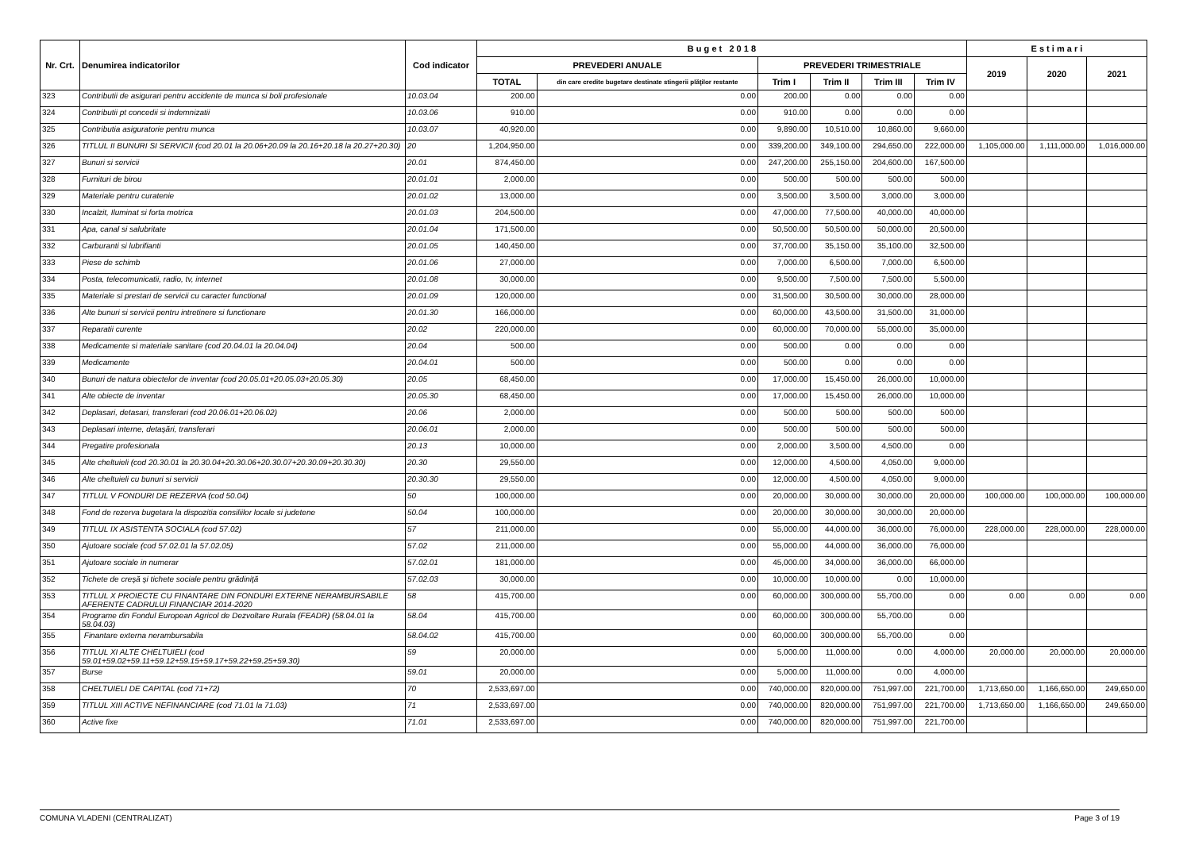| Nr. Crt. | Denumirea indicatorilor | Cod indicator | B u g e t 2 0 1 8 | | | | | | E s t i m a r i | | |
| --- | --- | --- | --- | --- | --- | --- | --- | --- | --- | --- | --- |
| | | | PREVEDERI ANUALE | | PREVEDERI TRIMESTRIALE | | | | 2019 | 2020 | 2021 |
| | | | TOTAL | din care credite bugetare destinate stingerii plăţilor restante | Trim I | Trim II | Trim III | Trim IV | | | |
| 323 | Contributii de asigurari pentru accidente de munca si boli profesionale | 10.03.04 | 200.00 | 0.00 | 200.00 | 0.00 | 0.00 | 0.00 | | | |
| 324 | Contributii pt concedii si indemnizatii | 10.03.06 | 910.00 | 0.00 | 910.00 | 0.00 | 0.00 | 0.00 | | | |
| 325 | Contributia asiguratorie pentru munca | 10.03.07 | 40,920.00 | 0.00 | 9,890.00 | 10,510.00 | 10,860.00 | 9,660.00 | | | |
| 326 | TITLUL II BUNURI SI SERVICII (cod 20.01 la 20.06+20.09 la 20.16+20.18 la 20.27+20.30) | 20 | 1,204,950.00 | 0.00 | 339,200.00 | 349,100.00 | 294,650.00 | 222,000.00 | 1,105,000.00 | 1,111,000.00 | 1,016,000.00 |
| 327 | Bunuri si servicii | 20.01 | 874,450.00 | 0.00 | 247,200.00 | 255,150.00 | 204,600.00 | 167,500.00 | | | |
| 328 | Furnituri de birou | 20.01.01 | 2,000.00 | 0.00 | 500.00 | 500.00 | 500.00 | 500.00 | | | |
| 329 | Materiale pentru curatenie | 20.01.02 | 13,000.00 | 0.00 | 3,500.00 | 3,500.00 | 3,000.00 | 3,000.00 | | | |
| 330 | Incalzit, Iluminat si forta motrica | 20.01.03 | 204,500.00 | 0.00 | 47,000.00 | 77,500.00 | 40,000.00 | 40,000.00 | | | |
| 331 | Apa, canal si salubritate | 20.01.04 | 171,500.00 | 0.00 | 50,500.00 | 50,500.00 | 50,000.00 | 20,500.00 | | | |
| 332 | Carburanti si lubrifianti | 20.01.05 | 140,450.00 | 0.00 | 37,700.00 | 35,150.00 | 35,100.00 | 32,500.00 | | | |
| 333 | Piese de schimb | 20.01.06 | 27,000.00 | 0.00 | 7,000.00 | 6,500.00 | 7,000.00 | 6,500.00 | | | |
| 334 | Posta, telecomunicatii, radio, tv, internet | 20.01.08 | 30,000.00 | 0.00 | 9,500.00 | 7,500.00 | 7,500.00 | 5,500.00 | | | |
| 335 | Materiale si prestari de servicii cu caracter functional | 20.01.09 | 120,000.00 | 0.00 | 31,500.00 | 30,500.00 | 30,000.00 | 28,000.00 | | | |
| 336 | Alte bunuri si servicii pentru intretinere si functionare | 20.01.30 | 166,000.00 | 0.00 | 60,000.00 | 43,500.00 | 31,500.00 | 31,000.00 | | | |
| 337 | Reparatii curente | 20.02 | 220,000.00 | 0.00 | 60,000.00 | 70,000.00 | 55,000.00 | 35,000.00 | | | |
| 338 | Medicamente si materiale sanitare (cod 20.04.01 la 20.04.04) | 20.04 | 500.00 | 0.00 | 500.00 | 0.00 | 0.00 | 0.00 | | | |
| 339 | Medicamente | 20.04.01 | 500.00 | 0.00 | 500.00 | 0.00 | 0.00 | 0.00 | | | |
| 340 | Bunuri de natura obiectelor de inventar (cod 20.05.01+20.05.03+20.05.30) | 20.05 | 68,450.00 | 0.00 | 17,000.00 | 15,450.00 | 26,000.00 | 10,000.00 | | | |
| 341 | Alte obiecte de inventar | 20.05.30 | 68,450.00 | 0.00 | 17,000.00 | 15,450.00 | 26,000.00 | 10,000.00 | | | |
| 342 | Deplasari, detasari, transferari (cod 20.06.01+20.06.02) | 20.06 | 2,000.00 | 0.00 | 500.00 | 500.00 | 500.00 | 500.00 | | | |
| 343 | Deplasari interne, detaşări, transferari | 20.06.01 | 2,000.00 | 0.00 | 500.00 | 500.00 | 500.00 | 500.00 | | | |
| 344 | Pregatire profesionala | 20.13 | 10,000.00 | 0.00 | 2,000.00 | 3,500.00 | 4,500.00 | 0.00 | | | |
| 345 | Alte cheltuieli (cod 20.30.01 la 20.30.04+20.30.06+20.30.07+20.30.09+20.30.30) | 20.30 | 29,550.00 | 0.00 | 12,000.00 | 4,500.00 | 4,050.00 | 9,000.00 | | | |
| 346 | Alte cheltuieli cu bunuri si servicii | 20.30.30 | 29,550.00 | 0.00 | 12,000.00 | 4,500.00 | 4,050.00 | 9,000.00 | | | |
| 347 | TITLUL V FONDURI DE REZERVA (cod 50.04) | 50 | 100,000.00 | 0.00 | 20,000.00 | 30,000.00 | 30,000.00 | 20,000.00 | 100,000.00 | 100,000.00 | 100,000.00 |
| 348 | Fond de rezerva bugetara la dispozitia consiliilor locale si judetene | 50.04 | 100,000.00 | 0.00 | 20,000.00 | 30,000.00 | 30,000.00 | 20,000.00 | | | |
| 349 | TITLUL IX ASISTENTA SOCIALA (cod 57.02) | 57 | 211,000.00 | 0.00 | 55,000.00 | 44,000.00 | 36,000.00 | 76,000.00 | 228,000.00 | 228,000.00 | 228,000.00 |
| 350 | Ajutoare sociale (cod 57.02.01 la 57.02.05) | 57.02 | 211,000.00 | 0.00 | 55,000.00 | 44,000.00 | 36,000.00 | 76,000.00 | | | |
| 351 | Ajutoare sociale in numerar | 57.02.01 | 181,000.00 | 0.00 | 45,000.00 | 34,000.00 | 36,000.00 | 66,000.00 | | | |
| 352 | Tichete de creşă şi tichete sociale pentru grădiniţă | 57.02.03 | 30,000.00 | 0.00 | 10,000.00 | 10,000.00 | 0.00 | 10,000.00 | | | |
| 353 | TITLUL X PROIECTE CU FINANTARE DIN FONDURI EXTERNE NERAMBURSABILE AFERENTE CADRULUI FINANCIAR 2014-2020 | 58 | 415,700.00 | 0.00 | 60,000.00 | 300,000.00 | 55,700.00 | 0.00 | 0.00 | 0.00 | 0.00 |
| 354 | Programe din Fondul European Agricol de Dezvoltare Rurala (FEADR) (58.04.01 la 58.04.03) | 58.04 | 415,700.00 | 0.00 | 60,000.00 | 300,000.00 | 55,700.00 | 0.00 | | | |
| 355 | Finantare externa nerambursabila | 58.04.02 | 415,700.00 | 0.00 | 60,000.00 | 300,000.00 | 55,700.00 | 0.00 | | | |
| 356 | TITLUL XI ALTE CHELTUIELI (cod 59.01+59.02+59.11+59.12+59.15+59.17+59.22+59.25+59.30) | 59 | 20,000.00 | 0.00 | 5,000.00 | 11,000.00 | 0.00 | 4,000.00 | 20,000.00 | 20,000.00 | 20,000.00 |
| 357 | Burse | 59.01 | 20,000.00 | 0.00 | 5,000.00 | 11,000.00 | 0.00 | 4,000.00 | | | |
| 358 | CHELTUIELI DE CAPITAL (cod 71+72) | 70 | 2,533,697.00 | 0.00 | 740,000.00 | 820,000.00 | 751,997.00 | 221,700.00 | 1,713,650.00 | 1,166,650.00 | 249,650.00 |
| 359 | TITLUL XIII ACTIVE NEFINANCIARE (cod 71.01 la 71.03) | 71 | 2,533,697.00 | 0.00 | 740,000.00 | 820,000.00 | 751,997.00 | 221,700.00 | 1,713,650.00 | 1,166,650.00 | 249,650.00 |
| 360 | Active fixe | 71.01 | 2,533,697.00 | 0.00 | 740,000.00 | 820,000.00 | 751,997.00 | 221,700.00 | | | |
COMUNA VLADENI (CENTRALIZAT) Page 3 of 19